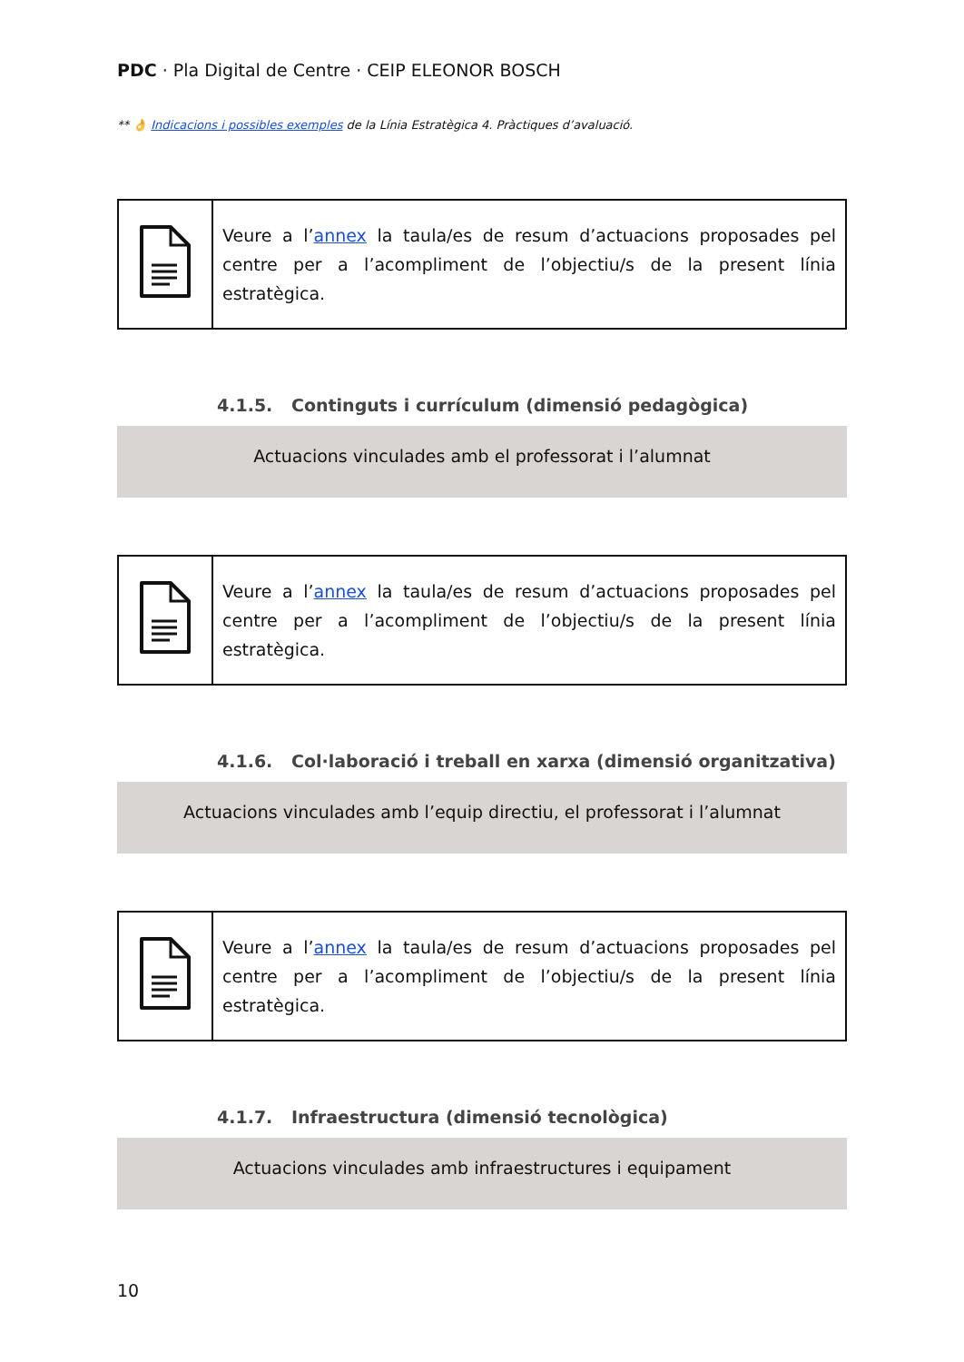PDC · Pla Digital de Centre · CEIP ELEONOR BOSCH
** 👌 Indicacions i possibles exemples de la Línia Estratègica 4. Pràctiques d’avaluació.
| | Veure a l’ annex la taula/es de resum d’actuacions proposades pel centre per a l’acompliment de l’objectiu/s de la present línia estratègica. |
4.1.5. Continguts i currículum (dimensió pedagògica)
Actuacions vinculades amb el professorat i l’alumnat
| | Veure a l’ annex la taula/es de resum d’actuacions proposades pel centre per a l’acompliment de l’objectiu/s de la present línia estratègica. |
4.1.6. Col·laboració i treball en xarxa (dimensió organitzativa)
Actuacions vinculades amb l’equip directiu, el professorat i l’alumnat
| | Veure a l’ annex la taula/es de resum d’actuacions proposades pel centre per a l’acompliment de l’objectiu/s de la present línia estratègica. |
4.1.7. Infraestructura (dimensió tecnològica)
Actuacions vinculades amb infraestructures i equipament
10